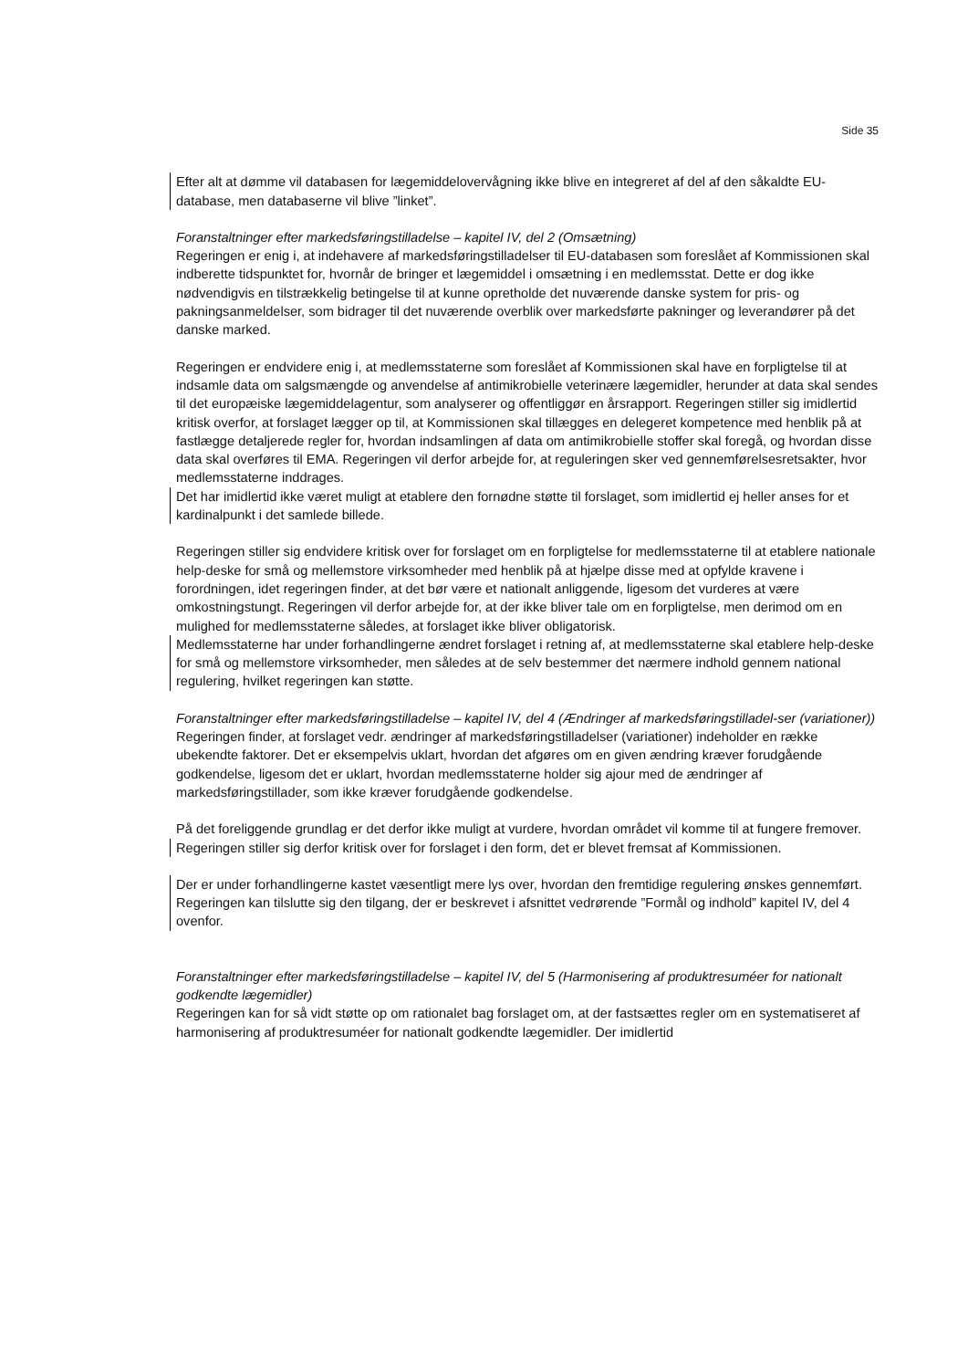Side 35
Efter alt at dømme vil databasen for lægemiddelovervågning ikke blive en integreret af del af den såkaldte EU-database, men databaserne vil blive ”linket”.
Foranstaltninger efter markedsføringstilladelse – kapitel IV, del 2 (Omsætning)
Regeringen er enig i, at indehavere af markedsføringstilladelser til EU-databasen som foreslået af Kommissionen skal indberette tidspunktet for, hvornår de bringer et lægemiddel i omsætning i en medlemsstat. Dette er dog ikke nødvendigvis en tilstrækkelig betingelse til at kunne opretholde det nuværende danske system for pris- og pakningsanmeldelser, som bidrager til det nuværende overblik over markedsførte pakninger og leverandører på det danske marked.
Regeringen er endvidere enig i, at medlemsstaterne som foreslået af Kommissionen skal have en forpligtelse til at indsamle data om salgsmængde og anvendelse af antimikrobielle veterinære lægemidler, herunder at data skal sendes til det europæiske lægemiddelagentur, som analyserer og offentliggør en årsrapport. Regeringen stiller sig imidlertid kritisk overfor, at forslaget lægger op til, at Kommissionen skal tillægges en delegeret kompetence med henblik på at fastlægge detaljerede regler for, hvordan indsamlingen af data om antimikrobielle stoffer skal foregå, og hvordan disse data skal overføres til EMA. Regeringen vil derfor arbejde for, at reguleringen sker ved gennemførelsesretsakter, hvor medlemsstaterne inddrages.
Det har imidlertid ikke været muligt at etablere den fornødne støtte til forslaget, som imidlertid ej heller anses for et kardinalpunkt i det samlede billede.
Regeringen stiller sig endvidere kritisk over for forslaget om en forpligtelse for medlemsstaterne til at etablere nationale help-deske for små og mellemstore virksomheder med henblik på at hjælpe disse med at opfylde kravene i forordningen, idet regeringen finder, at det bør være et nationalt anliggende, ligesom det vurderes at være omkostningstungt. Regeringen vil derfor arbejde for, at der ikke bliver tale om en forpligtelse, men derimod om en mulighed for medlemsstaterne således, at forslaget ikke bliver obligatorisk.
Medlemsstaterne har under forhandlingerne ændret forslaget i retning af, at medlemsstaterne skal etablere help-deske for små og mellemstore virksomheder, men således at de selv bestemmer det nærmere indhold gennem national regulering, hvilket regeringen kan støtte.
Foranstaltninger efter markedsføringstilladelse – kapitel IV, del 4 (Ændringer af markedsføringstilladel-ser (variationer))
Regeringen finder, at forslaget vedr. ændringer af markedsføringstilladelser (variationer) indeholder en række ubekendte faktorer. Det er eksempelvis uklart, hvordan det afgøres om en given ændring kræver forudgående godkendelse, ligesom det er uklart, hvordan medlemsstaterne holder sig ajour med de ændringer af markedsføringstillader, som ikke kræver forudgående godkendelse.
På det foreliggende grundlag er det derfor ikke muligt at vurdere, hvordan området vil komme til at fungere fremover.
Regeringen stiller sig derfor kritisk over for forslaget i den form, det er blevet fremsat af Kommissionen.
Der er under forhandlingerne kastet væsentligt mere lys over, hvordan den fremtidige regulering ønskes gennemført. Regeringen kan tilslutte sig den tilgang, der er beskrevet i afsnittet vedrørende ”Formål og indhold” kapitel IV, del 4 ovenfor.
Foranstaltninger efter markedsføringstilladelse – kapitel IV, del 5 (Harmonisering af produktresuméer for nationalt godkendte lægemidler)
Regeringen kan for så vidt støtte op om rationalet bag forslaget om, at der fastsættes regler om en systematiseret af harmonisering af produktresuméer for nationalt godkendte lægemidler. Der imidlertid